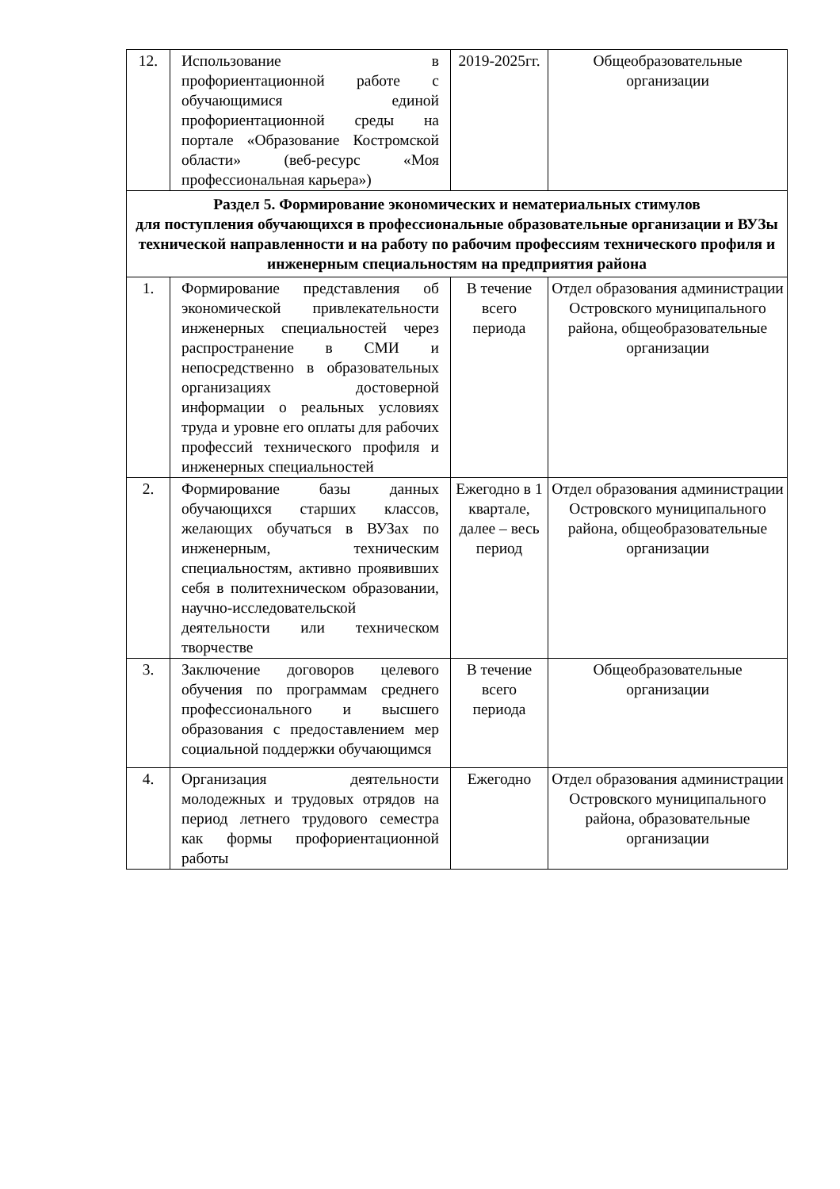| 12. | Использование в профориентационной работе с обучающимися единой профориентационной среды на портале «Образование Костромской области» (веб-ресурс «Моя профессиональная карьера») | 2019-2025гг. | Общеобразовательные организации |
| Раздел 5. Формирование экономических и нематериальных стимулов для поступления обучающихся в профессиональные образовательные организации и ВУЗы технической направленности и на работу по рабочим профессиям технического профиля и инженерным специальностям на предприятия района | | | |
| 1. | Формирование представления об экономической привлекательности инженерных специальностей через распространение в СМИ и непосредственно в образовательных организациях достоверной информации о реальных условиях труда и уровне его оплаты для рабочих профессий технического профиля и инженерных специальностей | В течение всего периода | Отдел образования администрации Островского муниципального района, общеобразовательные организации |
| 2. | Формирование базы данных обучающихся старших классов, желающих обучаться в ВУЗах по инженерным, техническим специальностям, активно проявивших себя в политехническом образовании, научно-исследовательской деятельности или техническом творчестве | Ежегодно в 1 квартале, далее – весь период | Отдел образования администрации Островского муниципального района, общеобразовательные организации |
| 3. | Заключение договоров целевого обучения по программам среднего профессионального и высшего образования с предоставлением мер социальной поддержки обучающимся | В течение всего периода | Общеобразовательные организации |
| 4. | Организация деятельности молодежных и трудовых отрядов на период летнего трудового семестра как формы профориентационной работы | Ежегодно | Отдел образования администрации Островского муниципального района, образовательные организации |